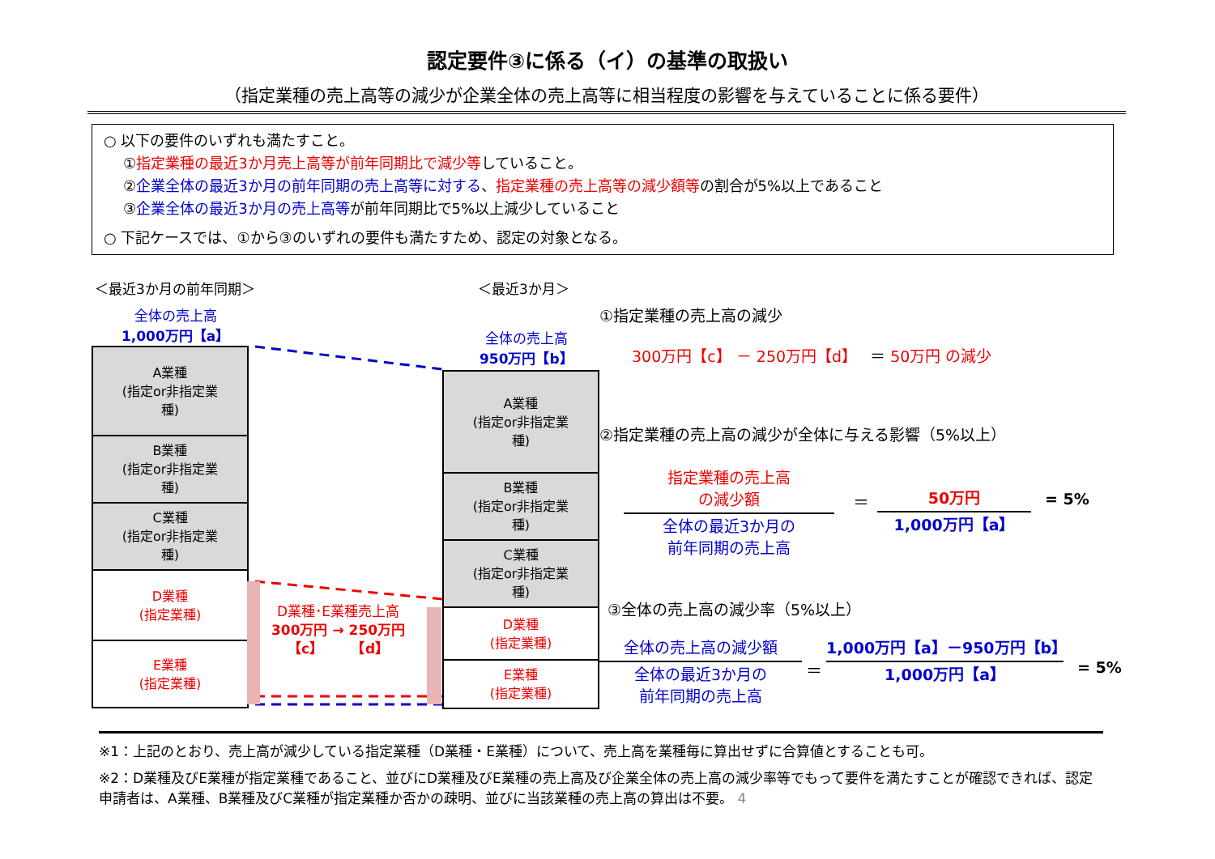認定要件③に係る（イ）の基準の取扱い
（指定業種の売上高等の減少が企業全体の売上高等に相当程度の影響を与えていることに係る要件）
○ 以下の要件のいずれも満たすこと。
①指定業種の最近3か月売上高等が前年同期比で減少等していること。
②企業全体の最近3か月の前年同期の売上高等に対する、指定業種の売上高等の減少額等の割合が5%以上であること
③企業全体の最近3か月の売上高等が前年同期比で5%以上減少していること
○ 下記ケースでは、①から③のいずれの要件も満たすため、認定の対象となる。
＜最近3か月の前年同期＞ ＜最近3か月＞
全体の売上高
1,000万円【a】
全体の売上高
950万円【b】
A業種
(指定or非指定業
種)
B業種
(指定or非指定業
種)
C業種
(指定or非指定業
種)
D業種
(指定業種)
E業種
(指定業種)
A業種
(指定or非指定業
種)
B業種
(指定or非指定業
種)
C業種
(指定or非指定業
種)
D業種
(指定業種)
E業種
(指定業種)
D業種･E業種売上高
300万円 → 250万円
【c】　　　【d】
①指定業種の売上高の減少
300万円【c】 － 250万円【d】　 ＝ 50万円 の減少
②指定業種の売上高の減少が全体に与える影響（5%以上）
指定業種の売上高
の減少額
全体の最近3か月の
前年同期の売上高
＝
50万円
1,000万円【a】
= 5%
③全体の売上高の減少率（5%以上）
全体の売上高の減少額
全体の最近3か月の
前年同期の売上高
＝
1,000万円【a】－950万円【b】
1,000万円【a】
= 5%
※1：上記のとおり、売上高が減少している指定業種（D業種・E業種）について、売上高を業種毎に算出せずに合算値とすることも可。
※2：D業種及びE業種が指定業種であること、並びにD業種及びE業種の売上高及び企業全体の売上高の減少率等でもって要件を満たすことが確認できれば、認定申請者は、A業種、B業種及びC業種が指定業種か否かの疎明、並びに当該業種の売上高の算出は不要。 4